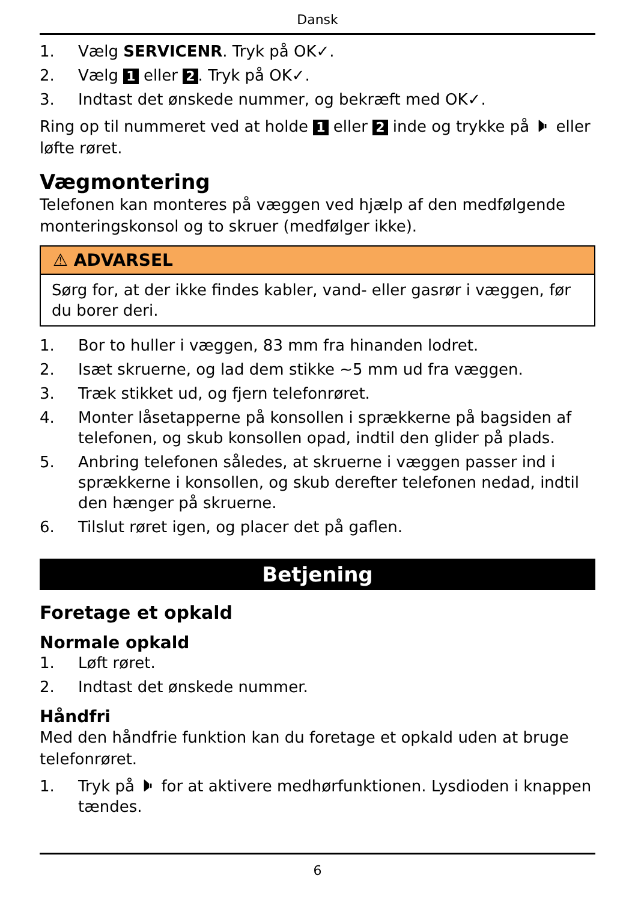Dansk
1. Vælg SERVICENR. Tryk på OK✓.
2. Vælg 1 eller 2. Tryk på OK✓.
3. Indtast det ønskede nummer, og bekræft med OK✓.
Ring op til nummeret ved at holde 1 eller 2 inde og trykke på 🕨 eller løfte røret.
Vægmontering
Telefonen kan monteres på væggen ved hjælp af den medfølgende monteringskonsol og to skruer (medfølger ikke).
⚠ ADVARSEL
Sørg for, at der ikke findes kabler, vand- eller gasrør i væggen, før du borer deri.
1. Bor to huller i væggen, 83 mm fra hinanden lodret.
2. Isæt skruerne, og lad dem stikke ~5 mm ud fra væggen.
3. Træk stikket ud, og fjern telefonrøret.
4. Monter låsetapperne på konsollen i sprækkerne på bagsiden af telefonen, og skub konsollen opad, indtil den glider på plads.
5. Anbring telefonen således, at skruerne i væggen passer ind i sprækkerne i konsollen, og skub derefter telefonen nedad, indtil den hænger på skruerne.
6. Tilslut røret igen, og placer det på gaflen.
Betjening
Foretage et opkald
Normale opkald
1. Løft røret.
2. Indtast det ønskede nummer.
Håndfri
Med den håndfrie funktion kan du foretage et opkald uden at bruge telefonrøret.
1. Tryk på 🕨 for at aktivere medhørfunktionen. Lysdioden i knappen tændes.
6